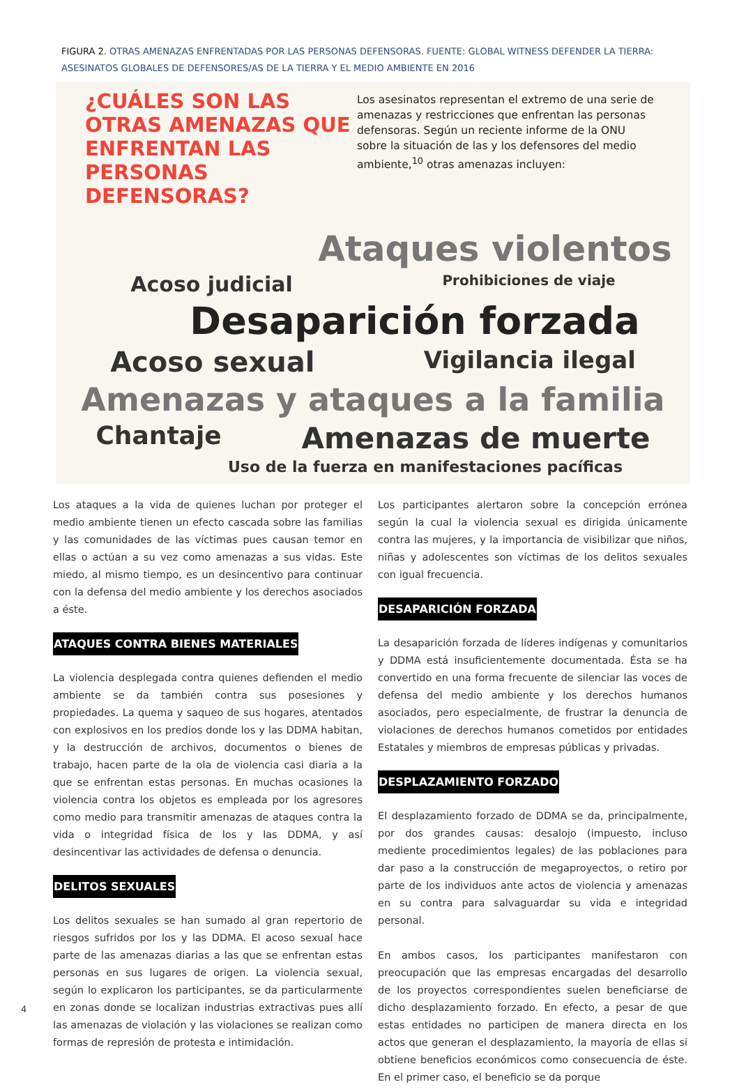FIGURA 2. OTRAS AMENAZAS ENFRENTADAS POR LAS PERSONAS DEFENSORAS. FUENTE: GLOBAL WITNESS DEFENDER LA TIERRA: ASESINATOS GLOBALES DE DEFENSORES/AS DE LA TIERRA Y EL MEDIO AMBIENTE EN 2016
¿CUÁLES SON LAS OTRAS AMENAZAS QUE ENFRENTAN LAS PERSONAS DEFENSORAS?
Los asesinatos representan el extremo de una serie de amenazas y restricciones que enfrentan las personas defensoras. Según un reciente informe de la ONU sobre la situación de las y los defensores del medio ambiente,<sup>10</sup> otras amenazas incluyen:
Ataques violentos
Acoso judicial Prohibiciones de viaje
Desaparición forzada
Acoso sexual Vigilancia ilegal
Amenazas y ataques a la familia
Chantaje Amenazas de muerte
Uso de la fuerza en manifestaciones pacíficas
Los ataques a la vida de quienes luchan por proteger el medio ambiente tienen un efecto cascada sobre las familias y las comunidades de las víctimas pues causan temor en ellas o actúan a su vez como amenazas a sus vidas. Este miedo, al mismo tiempo, es un desincentivo para continuar con la defensa del medio ambiente y los derechos asociados a éste.
ATAQUES CONTRA BIENES MATERIALES
La violencia desplegada contra quienes defienden el medio ambiente se da también contra sus posesiones y propiedades. La quema y saqueo de sus hogares, atentados con explosivos en los predios donde los y las DDMA habitan, y la destrucción de archivos, documentos o bienes de trabajo, hacen parte de la ola de violencia casi diaria a la que se enfrentan estas personas. En muchas ocasiones la violencia contra los objetos es empleada por los agresores como medio para transmitir amenazas de ataques contra la vida o integridad física de los y las DDMA, y así desincentivar las actividades de defensa o denuncia.
DELITOS SEXUALES
Los delitos sexuales se han sumado al gran repertorio de riesgos sufridos por los y las DDMA. El acoso sexual hace parte de las amenazas diarias a las que se enfrentan estas personas en sus lugares de origen. La violencia sexual, según lo explicaron los participantes, se da particularmente en zonas donde se localizan industrias extractivas pues allí las amenazas de violación y las violaciones se realizan como formas de represión de protesta e intimidación.
Los participantes alertaron sobre la concepción errónea según la cual la violencia sexual es dirigida únicamente contra las mujeres, y la importancia de visibilizar que niños, niñas y adolescentes son víctimas de los delitos sexuales con igual frecuencia.
DESAPARICIÓN FORZADA
La desaparición forzada de líderes indígenas y comunitarios y DDMA está insuficientemente documentada. Ésta se ha convertido en una forma frecuente de silenciar las voces de defensa del medio ambiente y los derechos humanos asociados, pero especialmente, de frustrar la denuncia de violaciones de derechos humanos cometidos por entidades Estatales y miembros de empresas públicas y privadas.
DESPLAZAMIENTO FORZADO
El desplazamiento forzado de DDMA se da, principalmente, por dos grandes causas: desalojo (impuesto, incluso mediente procedimientos legales) de las poblaciones para dar paso a la construcción de megaproyectos, o retiro por parte de los individuos ante actos de violencia y amenazas en su contra para salvaguardar su vida e integridad personal.
En ambos casos, los participantes manifestaron con preocupación que las empresas encargadas del desarrollo de los proyectos correspondientes suelen beneficiarse de dicho desplazamiento forzado. En efecto, a pesar de que estas entidades no participen de manera directa en los actos que generan el desplazamiento, la mayoría de ellas si obtiene beneficios económicos como consecuencia de éste. En el primer caso, el beneficio se da porque
4